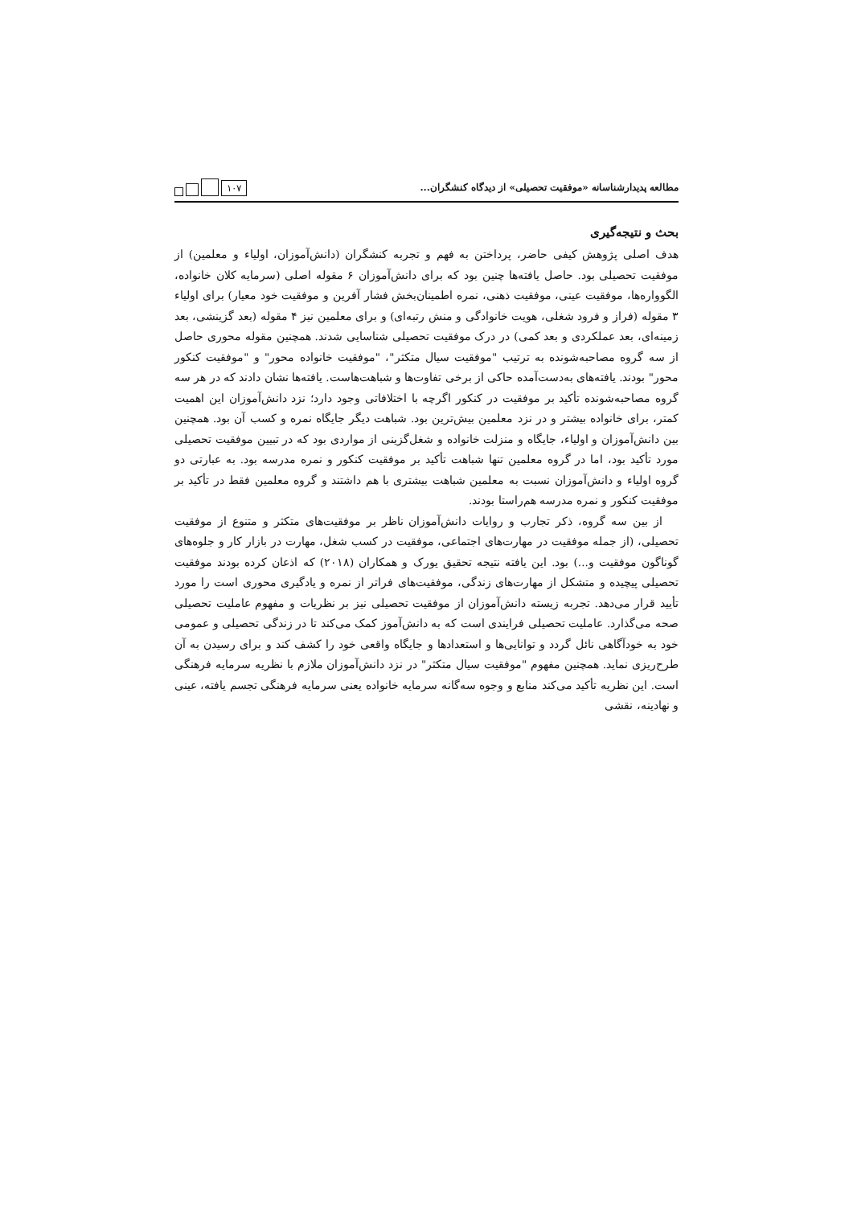مطالعه پدیدارشناسانه «موفقیت تحصیلی» از دیدگاه کنشگران...
۱۰۷
بحث و نتیجه‌گیری
هدف اصلی پژوهش کیفی حاضر، پرداختن به فهم و تجربه کنشگران (دانش‌آموزان، اولیاء و معلمین) از موفقیت تحصیلی بود. حاصل یافته‌ها چنین بود که برای دانش‌آموزان ۶ مقوله اصلی (سرمایه کلان خانواده، الگوواره‌ها، موفقیت عینی، موفقیت ذهنی، نمره اطمینان‌بخش فشار آفرین و موفقیت خود معیار) برای اولیاء ۳ مقوله (فراز و فرود شغلی، هویت خانوادگی و منش رتبه‌ای) و برای معلمین نیز ۴ مقوله (بعد گزینشی، بعد زمینه‌ای، بعد عملکردی و بعد کمی) در درک موفقیت تحصیلی شناسایی شدند. همچنین مقوله محوری حاصل از سه گروه مصاحبه‌شونده به ترتیب "موفقیت سیال متکثر"، "موفقیت خانواده محور" و "موفقیت کنکور محور" بودند. یافته‌های به‌دست‌آمده حاکی از برخی تفاوت‌ها و شباهت‌هاست. یافته‌ها نشان دادند که در هر سه گروه مصاحبه‌شونده تأکید بر موفقیت در کنکور اگرچه با اختلافاتی وجود دارد؛ نزد دانش‌آموزان این اهمیت کمتر، برای خانواده بیشتر و در نزد معلمین بیش‌ترین بود. شباهت دیگر جایگاه نمره و کسب آن بود. همچنین بین دانش‌آموزان و اولیاء، جایگاه و منزلت خانواده و شغل‌گزینی از مواردی بود که در تبیین موفقیت تحصیلی مورد تأکید بود، اما در گروه معلمین تنها شباهت تأکید بر موفقیت کنکور و نمره مدرسه بود. به عبارتی دو گروه اولیاء و دانش‌آموزان نسبت به معلمین شباهت بیشتری با هم داشتند و گروه معلمین فقط در تأکید بر موفقیت کنکور و نمره مدرسه هم‌راستا بودند.
از بین سه گروه، ذکر تجارب و روایات دانش‌آموزان ناظر بر موفقیت‌های متکثر و متنوع از موفقیت تحصیلی، (از جمله موفقیت در مهارت‌های اجتماعی، موفقیت در کسب شغل، مهارت در بازار کار و جلوه‌های گوناگون موفقیت و...) بود. این یافته نتیجه تحقیق یورک و همکاران (۲۰۱۸) که اذعان کرده بودند موفقیت تحصیلی پیچیده و متشکل از مهارت‌های زندگی، موفقیت‌های فراتر از نمره و یادگیری محوری است را مورد تأیید قرار می‌دهد. تجربه زیسته دانش‌آموزان از موفقیت تحصیلی نیز بر نظریات و مفهوم عاملیت تحصیلی صحه می‌گذارد. عاملیت تحصیلی فرایندی است که به دانش‌آموز کمک می‌کند تا در زندگی تحصیلی و عمومی خود به خودآگاهی نائل گردد و توانایی‌ها و استعدادها و جایگاه واقعی خود را کشف کند و برای رسیدن به آن طرح‌ریزی نماید. همچنین مفهوم "موفقیت سیال متکثر" در نزد دانش‌آموزان ملازم با نظریه سرمایه فرهنگی است. این نظریه تأکید می‌کند منابع و وجوه سه‌گانه سرمایه خانواده یعنی سرمایه فرهنگی تجسم یافته، عینی و نهادینه، نقشی